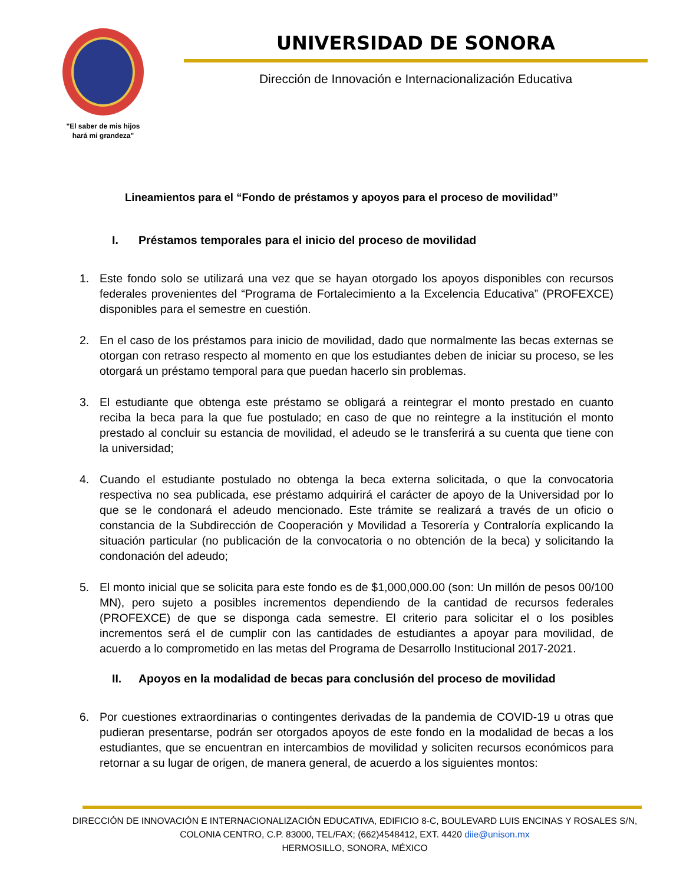"El saber de mis hijos
hará mi grandeza"
UNIVERSIDAD DE SONORA
Dirección de Innovación e Internacionalización Educativa
Lineamientos para el “Fondo de préstamos y apoyos para el proceso de movilidad”
I. Préstamos temporales para el inicio del proceso de movilidad
1. Este fondo solo se utilizará una vez que se hayan otorgado los apoyos disponibles con recursos federales provenientes del “Programa de Fortalecimiento a la Excelencia Educativa” (PROFEXCE) disponibles para el semestre en cuestión.
2. En el caso de los préstamos para inicio de movilidad, dado que normalmente las becas externas se otorgan con retraso respecto al momento en que los estudiantes deben de iniciar su proceso, se les otorgará un préstamo temporal para que puedan hacerlo sin problemas.
3. El estudiante que obtenga este préstamo se obligará a reintegrar el monto prestado en cuanto reciba la beca para la que fue postulado; en caso de que no reintegre a la institución el monto prestado al concluir su estancia de movilidad, el adeudo se le transferirá a su cuenta que tiene con la universidad;
4. Cuando el estudiante postulado no obtenga la beca externa solicitada, o que la convocatoria respectiva no sea publicada, ese préstamo adquirirá el carácter de apoyo de la Universidad por lo que se le condonará el adeudo mencionado. Este trámite se realizará a través de un oficio o constancia de la Subdirección de Cooperación y Movilidad a Tesorería y Contraloría explicando la situación particular (no publicación de la convocatoria o no obtención de la beca) y solicitando la condonación del adeudo;
5. El monto inicial que se solicita para este fondo es de $1,000,000.00 (son: Un millón de pesos 00/100 MN), pero sujeto a posibles incrementos dependiendo de la cantidad de recursos federales (PROFEXCE) de que se disponga cada semestre. El criterio para solicitar el o los posibles incrementos será el de cumplir con las cantidades de estudiantes a apoyar para movilidad, de acuerdo a lo comprometido en las metas del Programa de Desarrollo Institucional 2017-2021.
II. Apoyos en la modalidad de becas para conclusión del proceso de movilidad
6. Por cuestiones extraordinarias o contingentes derivadas de la pandemia de COVID-19 u otras que pudieran presentarse, podrán ser otorgados apoyos de este fondo en la modalidad de becas a los estudiantes, que se encuentran en intercambios de movilidad y soliciten recursos económicos para retornar a su lugar de origen, de manera general, de acuerdo a los siguientes montos:
DIRECCIÓN DE INNOVACIÓN E INTERNACIONALIZACIÓN EDUCATIVA, EDIFICIO 8-C, BOULEVARD LUIS ENCINAS Y ROSALES S/N,
COLONIA CENTRO, C.P. 83000, TEL/FAX; (662)4548412, EXT. 4420 diie@unison.mx
HERMOSILLO, SONORA, MÉXICO